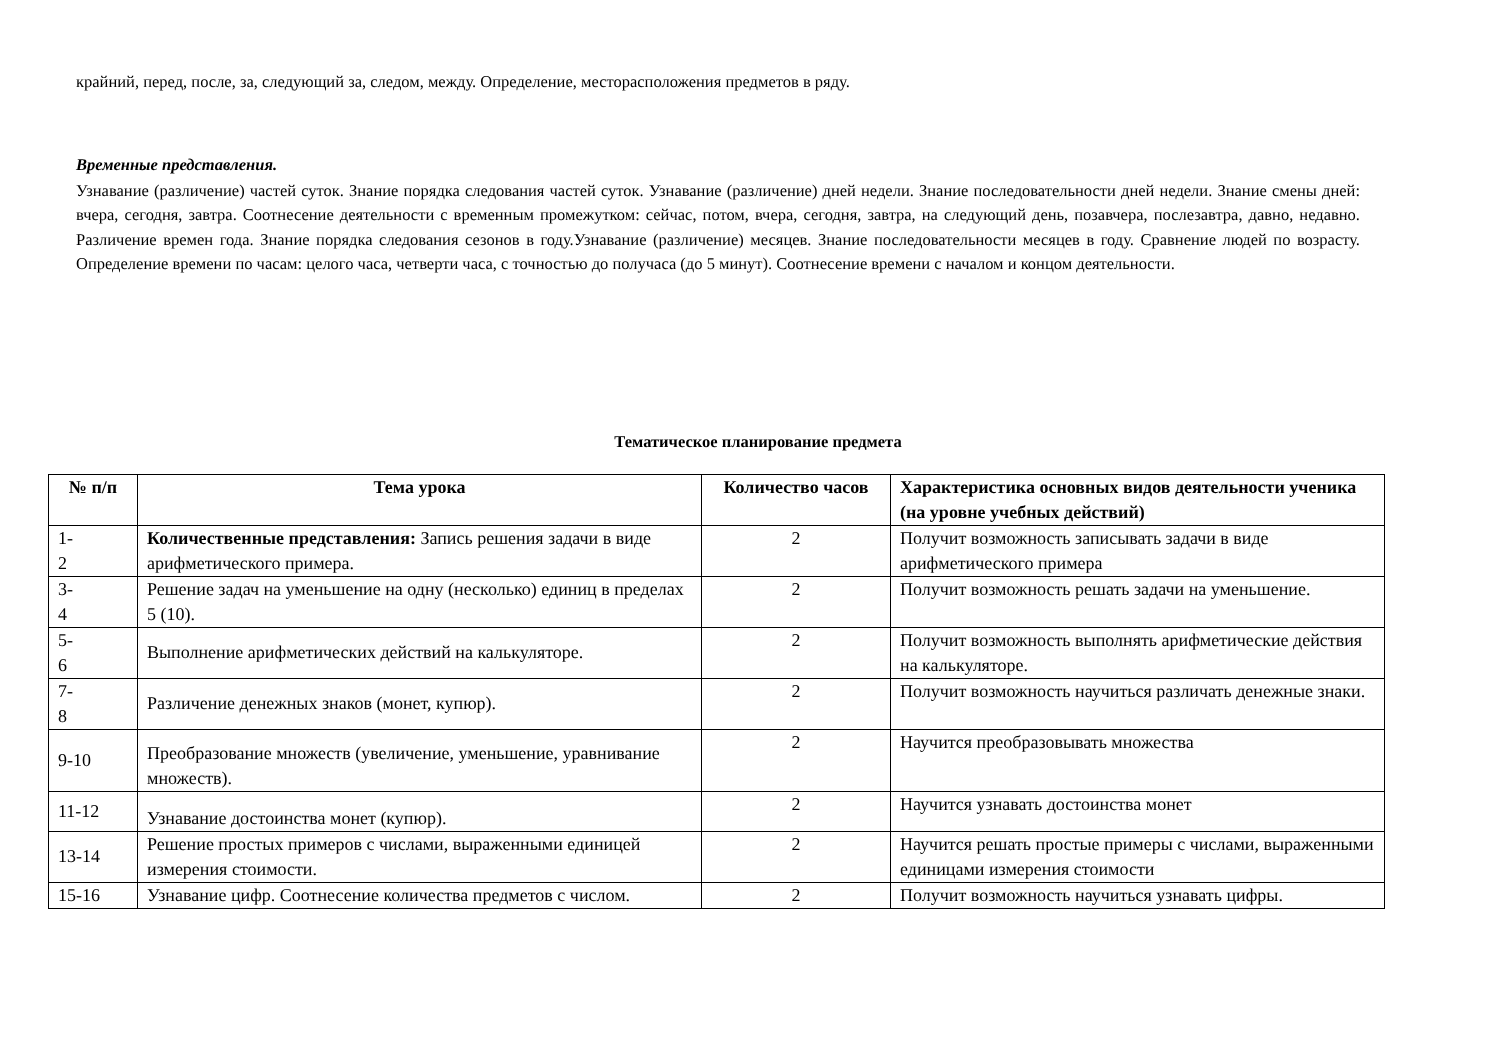крайний, перед, после, за, следующий за, следом, между. Определение, месторасположения предметов в ряду.
Временные представления.
Узнавание (различение) частей суток. Знание порядка следования частей суток. Узнавание (различение) дней недели. Знание последовательности дней недели. Знание смены дней: вчера, сегодня, завтра. Соотнесение деятельности с временным промежутком: сейчас, потом, вчера, сегодня, завтра, на следующий день, позавчера, послезавтра, давно, недавно. Различение времен года. Знание порядка следования сезонов в году.Узнавание (различение) месяцев. Знание последовательности месяцев в году. Сравнение людей по возрасту. Определение времени по часам: целого часа, четверти часа, с точностью до получаса (до 5 минут). Соотнесение времени с началом и концом деятельности.
Тематическое планирование предмета
| № п/п | Тема урока | Количество часов | Характеристика основных видов деятельности ученика (на уровне учебных действий) |
| --- | --- | --- | --- |
| 1- 2 | Количественные представления: Запись решения задачи в виде арифметического примера. | 2 | Получит возможность записывать задачи в виде арифметического примера |
| 3- 4 | Решение задач на уменьшение на одну (несколько) единиц в пределах 5 (10). | 2 | Получит возможность решать задачи на уменьшение. |
| 5- 6 | Выполнение арифметических действий на калькуляторе. | 2 | Получит возможность выполнять арифметические действия на калькуляторе. |
| 7- 8 | Различение денежных знаков (монет, купюр). | 2 | Получит возможность научиться различать денежные знаки. |
| 9-10 | Преобразование множеств (увеличение, уменьшение, уравнивание множеств). | 2 | Научится преобразовывать множества |
| 11-12 | Узнавание достоинства монет (купюр). | 2 | Научится узнавать достоинства монет |
| 13-14 | Решение простых примеров с числами, выраженными единицей измерения стоимости. | 2 | Научится решать простые примеры с числами, выраженными единицами измерения стоимости |
| 15-16 | Узнавание цифр. Соотнесение количества предметов с числом. | 2 | Получит возможность научиться узнавать цифры. |